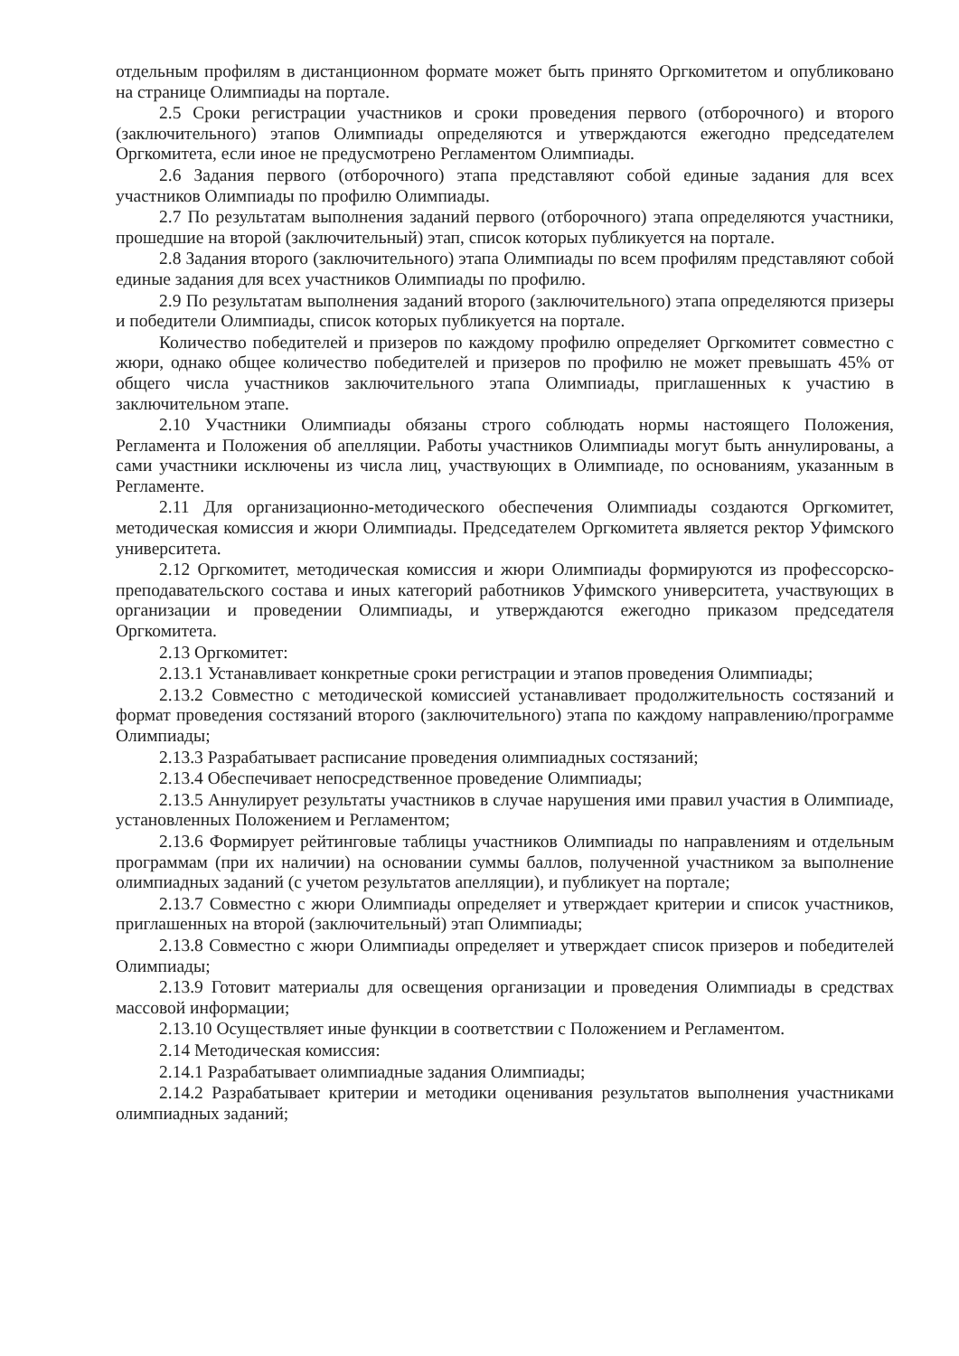отдельным профилям в дистанционном формате может быть принято Оргкомитетом и опубликовано на странице Олимпиады на портале.
2.5 Сроки регистрации участников и сроки проведения первого (отборочного) и второго (заключительного) этапов Олимпиады определяются и утверждаются ежегодно председателем Оргкомитета, если иное не предусмотрено Регламентом Олимпиады.
2.6 Задания первого (отборочного) этапа представляют собой единые задания для всех участников Олимпиады по профилю Олимпиады.
2.7 По результатам выполнения заданий первого (отборочного) этапа определяются участники, прошедшие на второй (заключительный) этап, список которых публикуется на портале.
2.8 Задания второго (заключительного) этапа Олимпиады по всем профилям представляют собой единые задания для всех участников Олимпиады по профилю.
2.9 По результатам выполнения заданий второго (заключительного) этапа определяются призеры и победители Олимпиады, список которых публикуется на портале.
Количество победителей и призеров по каждому профилю определяет Оргкомитет совместно с жюри, однако общее количество победителей и призеров по профилю не может превышать 45% от общего числа участников заключительного этапа Олимпиады, приглашенных к участию в заключительном этапе.
2.10 Участники Олимпиады обязаны строго соблюдать нормы настоящего Положения, Регламента и Положения об апелляции. Работы участников Олимпиады могут быть аннулированы, а сами участники исключены из числа лиц, участвующих в Олимпиаде, по основаниям, указанным в Регламенте.
2.11 Для организационно-методического обеспечения Олимпиады создаются Оргкомитет, методическая комиссия и жюри Олимпиады. Председателем Оргкомитета является ректор Уфимского университета.
2.12 Оргкомитет, методическая комиссия и жюри Олимпиады формируются из профессорско-преподавательского состава и иных категорий работников Уфимского университета, участвующих в организации и проведении Олимпиады, и утверждаются ежегодно приказом председателя Оргкомитета.
2.13 Оргкомитет:
2.13.1 Устанавливает конкретные сроки регистрации и этапов проведения Олимпиады;
2.13.2 Совместно с методической комиссией устанавливает продолжительность состязаний и формат проведения состязаний второго (заключительного) этапа по каждому направлению/программе Олимпиады;
2.13.3 Разрабатывает расписание проведения олимпиадных состязаний;
2.13.4 Обеспечивает непосредственное проведение Олимпиады;
2.13.5 Аннулирует результаты участников в случае нарушения ими правил участия в Олимпиаде, установленных Положением и Регламентом;
2.13.6 Формирует рейтинговые таблицы участников Олимпиады по направлениям и отдельным программам (при их наличии) на основании суммы баллов, полученной участником за выполнение олимпиадных заданий (с учетом результатов апелляции), и публикует на портале;
2.13.7 Совместно с жюри Олимпиады определяет и утверждает критерии и список участников, приглашенных на второй (заключительный) этап Олимпиады;
2.13.8 Совместно с жюри Олимпиады определяет и утверждает список призеров и победителей Олимпиады;
2.13.9 Готовит материалы для освещения организации и проведения Олимпиады в средствах массовой информации;
2.13.10 Осуществляет иные функции в соответствии с Положением и Регламентом.
2.14 Методическая комиссия:
2.14.1 Разрабатывает олимпиадные задания Олимпиады;
2.14.2 Разрабатывает критерии и методики оценивания результатов выполнения участниками олимпиадных заданий;